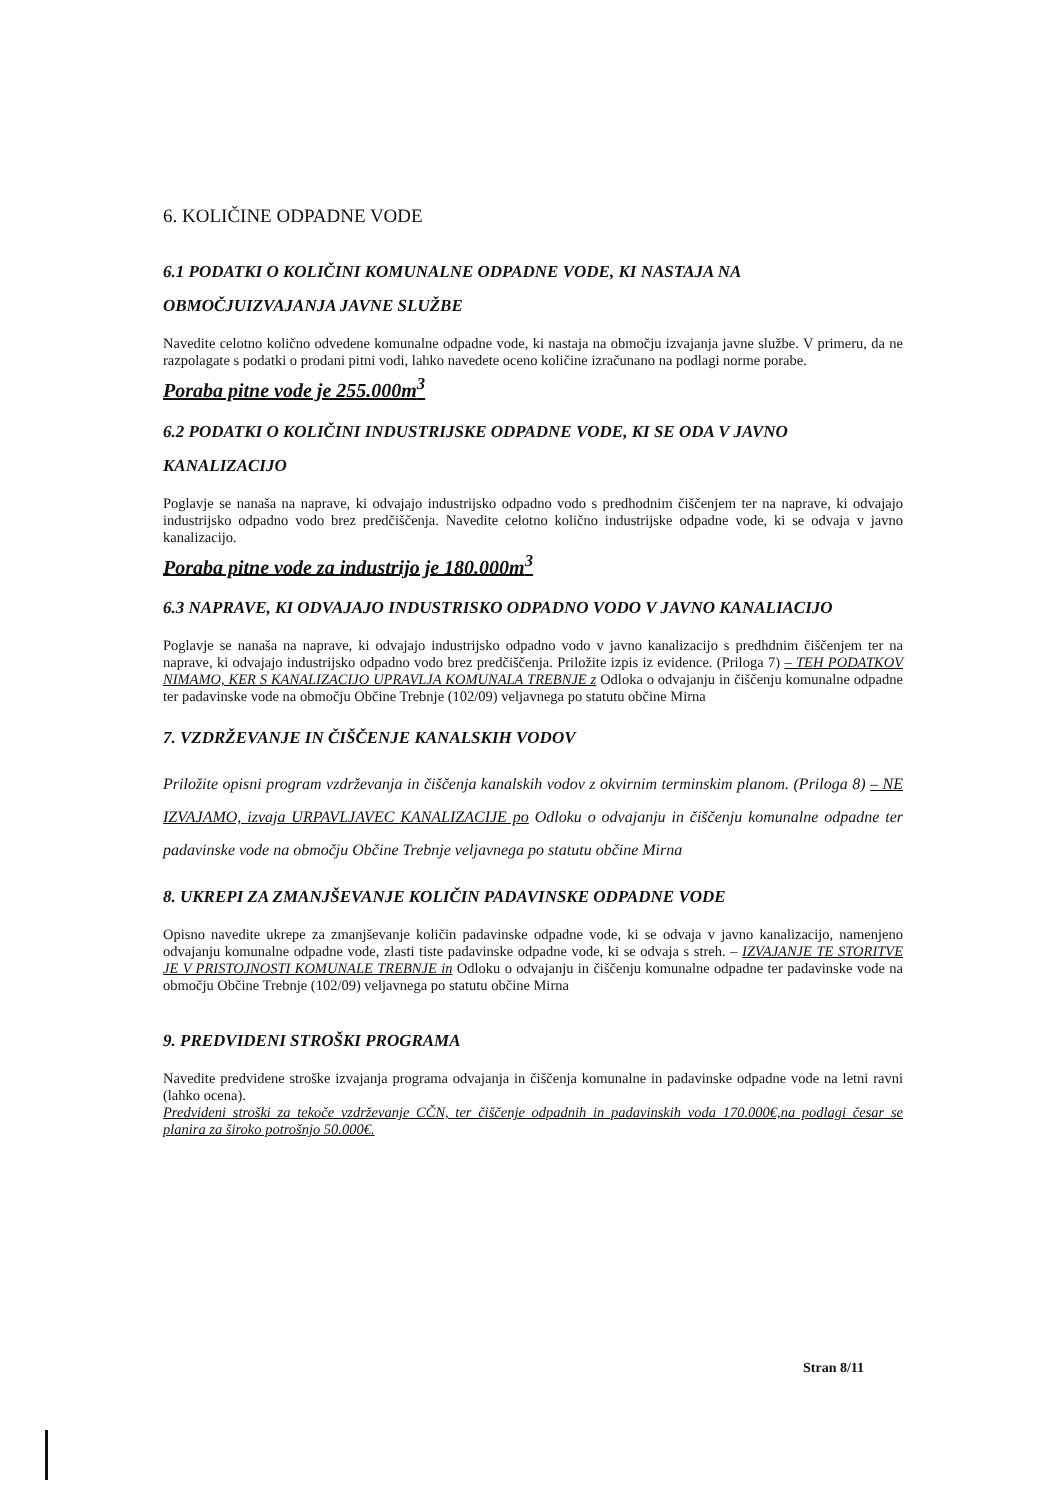6. KOLIČINE ODPADNE VODE
6.1 PODATKI O KOLIČINI KOMUNALNE ODPADNE VODE, KI NASTAJA NA OBMOČJUIZVAJANJA JAVNE SLUŽBE
Navedite celotno količno odvedene komunalne odpadne vode, ki nastaja na območju izvajanja javne službe. V primeru, da ne razpolagate s podatki o prodani pitni vodi, lahko navedete oceno količine izračunano na podlagi norme porabe.
Poraba pitne vode je 255.000m<sup>3</sup>
6.2 PODATKI O KOLIČINI INDUSTRIJSKE ODPADNE VODE, KI SE ODA V JAVNO KANALIZACIJO
Poglavje se nanaša na naprave, ki odvajajo industrijsko odpadno vodo s predhodnim čiščenjem ter na naprave, ki odvajajo industrijsko odpadno vodo brez predčiščenja. Navedite celotno količno industrijske odpadne vode, ki se odvaja v javno kanalizacijo.
Poraba pitne vode za industrijo je 180.000m<sup>3</sup>
6.3 NAPRAVE, KI ODVAJAJO INDUSTRISKO ODPADNO VODO V JAVNO KANALIACIJO
Poglavje se nanaša na naprave, ki odvajajo industrijsko odpadno vodo v javno kanalizacijo s predhdnim čiščenjem ter na naprave, ki odvajajo industrijsko odpadno vodo brez predčiščenja. Priložite izpis iz evidence. (Priloga 7) – TEH PODATKOV NIMAMO, KER S KANALIZACIJO UPRAVLJA KOMUNALA TREBNJE z Odloka o odvajanju in čiščenju komunalne odpadne ter padavinske vode na območju Občine Trebnje (102/09) veljavnega po statutu občine Mirna
7. VZDRŽEVANJE IN ČIŠČENJE KANALSKIH VODOV
Priložite opisni program vzdrževanja in čiščenja kanalskih vodov z okvirnim terminskim planom. (Priloga 8) – NE IZVAJAMO, izvaja URPAVLJAVEC KANALIZACIJE po Odloku o odvajanju in čiščenju komunalne odpadne ter padavinske vode na območju Občine Trebnje veljavnega po statutu občine Mirna
8. UKREPI ZA ZMANJŠEVANJE KOLIČIN PADAVINSKE ODPADNE VODE
Opisno navedite ukrepe za zmanjševanje količin padavinske odpadne vode, ki se odvaja v javno kanalizacijo, namenjeno odvajanju komunalne odpadne vode, zlasti tiste padavinske odpadne vode, ki se odvaja s streh. – IZVAJANJE TE STORITVE JE V PRISTOJNOSTI KOMUNALE TREBNJE in Odloku o odvajanju in čiščenju komunalne odpadne ter padavinske vode na območju Občine Trebnje (102/09) veljavnega po statutu občine Mirna
9. PREDVIDENI STROŠKI PROGRAMA
Navedite predvidene stroške izvajanja programa odvajanja in čiščenja komunalne in padavinske odpadne vode na letni ravni (lahko ocena).
Predvideni stroški za tekoče vzdrževanje CČN, ter čiščenje odpadnih in padavinskih voda 170.000€,na podlagi česar se planira za široko potrošnjo 50.000€.
Stran 8/11